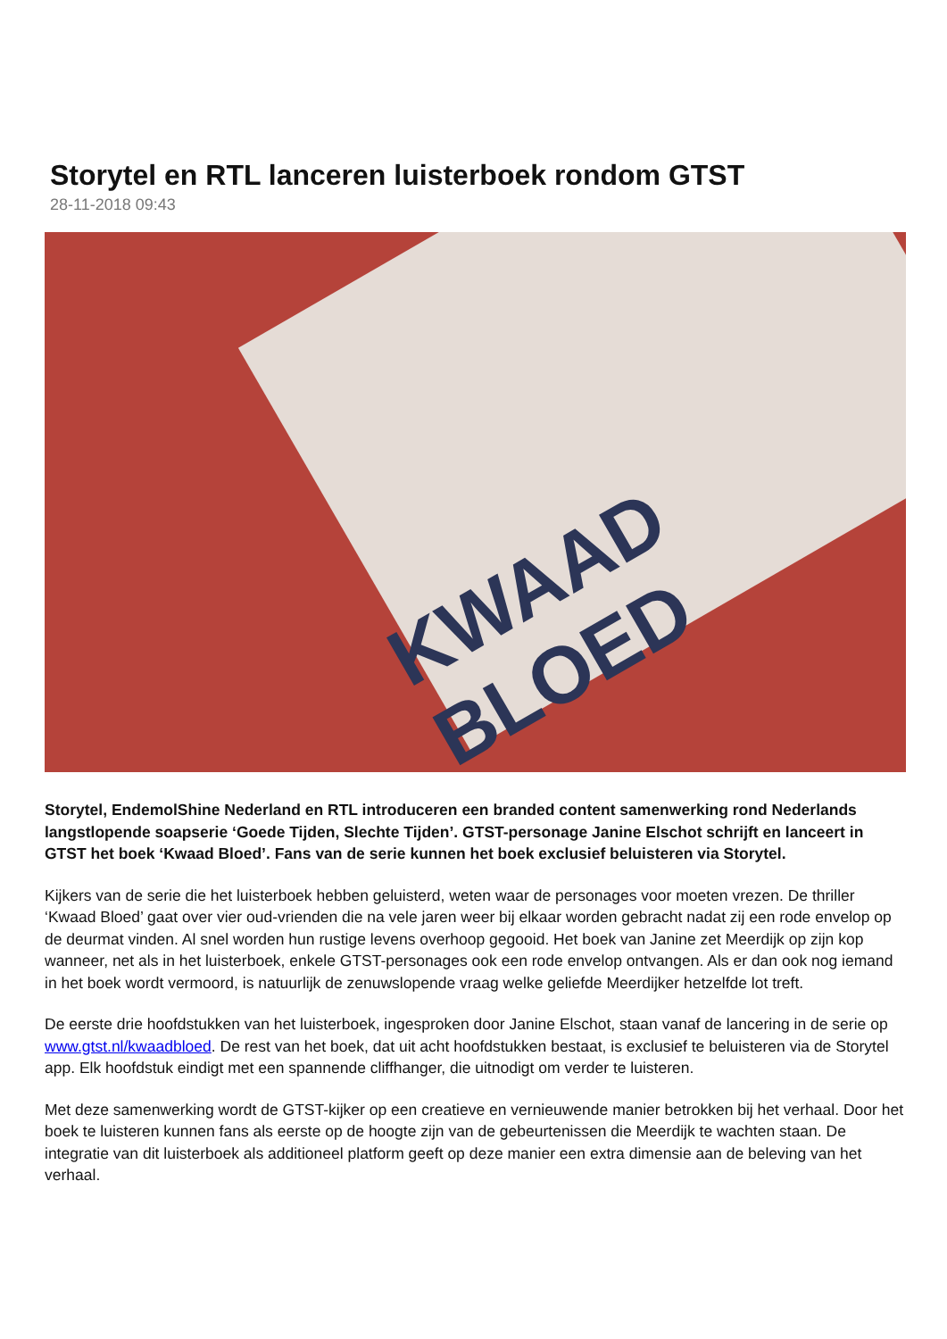Storytel en RTL lanceren luisterboek rondom GTST
28-11-2018 09:43
KWAAD BLOED
Storytel, EndemolShine Nederland en RTL introduceren een branded content samenwerking rond Nederlands langstlopende soapserie ‘Goede Tijden, Slechte Tijden’. GTST-personage Janine Elschot schrijft en lanceert in GTST het boek ‘Kwaad Bloed’. Fans van de serie kunnen het boek exclusief beluisteren via Storytel.
Kijkers van de serie die het luisterboek hebben geluisterd, weten waar de personages voor moeten vrezen. De thriller ‘Kwaad Bloed’ gaat over vier oud-vrienden die na vele jaren weer bij elkaar worden gebracht nadat zij een rode envelop op de deurmat vinden. Al snel worden hun rustige levens overhoop gegooid. Het boek van Janine zet Meerdijk op zijn kop wanneer, net als in het luisterboek, enkele GTST-personages ook een rode envelop ontvangen. Als er dan ook nog iemand in het boek wordt vermoord, is natuurlijk de zenuwslopende vraag welke geliefde Meerdijker hetzelfde lot treft.
De eerste drie hoofdstukken van het luisterboek, ingesproken door Janine Elschot, staan vanaf de lancering in de serie op www.gtst.nl/kwaadbloed. De rest van het boek, dat uit acht hoofdstukken bestaat, is exclusief te beluisteren via de Storytel app. Elk hoofdstuk eindigt met een spannende cliffhanger, die uitnodigt om verder te luisteren.
Met deze samenwerking wordt de GTST-kijker op een creatieve en vernieuwende manier betrokken bij het verhaal. Door het boek te luisteren kunnen fans als eerste op de hoogte zijn van de gebeurtenissen die Meerdijk te wachten staan. De integratie van dit luisterboek als additioneel platform geeft op deze manier een extra dimensie aan de beleving van het verhaal.